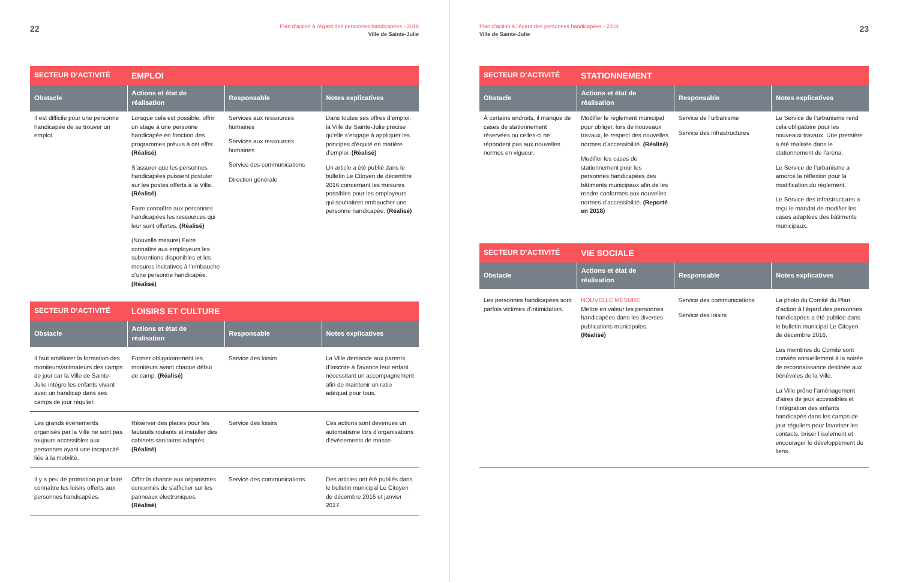22
Plan d’action à l’égard des personnes handicapées - 2018
Ville de Sainte-Julie
| SECTEUR D’ACTIVITÉ | EMPLOI | | |
| --- | --- | --- | --- |
| Obstacle | Actions et état de réalisation | Responsable | Notes explicatives |
| Il est difficile pour une personne handicapée de se trouver un emploi. | Lorsque cela est possible, offrir un stage à une personne handicapée en fonction des programmes prévus à cet effet. (Réalisé) S’assurer que les personnes handicapées puissent postuler sur les postes offerts à la Ville. (Réalisé) Faire connaître aux personnes handicapées les ressources qui leur sont offertes. (Réalisé) (Nouvelle mesure) Faire connaître aux employeurs les subventions disponibles et les mesures incitatives à l’embauche d’une personne handicapée. (Réalisé) | Services aux ressources humaines Services aux ressources humaines Service des communications Direction générale | Dans toutes ses offres d’emploi, la Ville de Sainte-Julie précise qu’elle s’engage à appliquer les principes d’équité en matière d’emploi. (Réalisé) Un article a été publié dans le bulletin Le Citoyen de décembre 2016 concernant les mesures possibles pour les employeurs qui souhaitent embaucher une personne handicapée. (Réalisé) |
| SECTEUR D’ACTIVITÉ | LOISIRS ET CULTURE | | |
| --- | --- | --- | --- |
| Obstacle | Actions et état de réalisation | Responsable | Notes explicatives |
| Il faut améliorer la formation des moniteurs/animateurs des camps de jour car la Ville de Sainte-Julie intègre les enfants vivant avec un handicap dans ses camps de jour régulier. | Former obligatoirement les moniteurs avant chaque début de camp. (Réalisé) | Service des loisirs | La Ville demande aux parents d’inscrire à l’avance leur enfant nécessitant un accompagnement afin de maintenir un ratio adéquat pour tous. |
| Les grands événements organisés par la Ville ne sont pas toujours accessibles aux personnes ayant une incapacité liée à la mobilité. | Réserver des places pour les fauteuils roulants et installer des cabinets sanitaires adaptés. (Réalisé) | Service des loisirs | Ces actions sont devenues un automatisme lors d’organisations d’événements de masse. |
| Il y a peu de promotion pour faire connaître les loisirs offerts aux personnes handicapées. | Offrir la chance aux organismes concernés de s’afficher sur les panneaux électroniques. (Réalisé) | Service des communications | Des articles ont été publiés dans le bulletin municipal Le Citoyen de décembre 2016 et janvier 2017. |
Plan d’action à l’égard des personnes handicapées - 2018
Ville de Sainte-Julie
23
| SECTEUR D’ACTIVITÉ | STATIONNEMENT | | |
| --- | --- | --- | --- |
| Obstacle | Actions et état de réalisation | Responsable | Notes explicatives |
| À certains endroits, il manque de cases de stationnement réservées ou celles-ci ne répondent pas aux nouvelles normes en vigueur. | Modifier le règlement municipal pour obliger, lors de nouveaux travaux, le respect des nouvelles normes d’accessibilité. (Réalisé) Modifier les cases de stationnement pour les personnes handicapées des bâtiments municipaux afin de les rendre conformes aux nouvelles normes d’accessibilité. (Reporté en 2018) | Service de l’urbanisme Service des infrastructures | Le Service de l’urbanisme rend cela obligatoire pour les nouveaux travaux. Une première a été réalisée dans le stationnement de l’aréna. Le Service de l’urbanisme a amorcé la réflexion pour la modification du règlement. Le Service des infrastructures a reçu le mandat de modifier les cases adaptées des bâtiments municipaux. |
| SECTEUR D’ACTIVITÉ | VIE SOCIALE | | |
| --- | --- | --- | --- |
| Obstacle | Actions et état de réalisation | Responsable | Notes explicatives |
| Les personnes handicapées sont parfois victimes d’intimidation. | NOUVELLE MESURE Mettre en valeur les personnes handicapées dans les diverses publications municipales. (Réalisé) | Service des communications Service des loisirs | La photo du Comité du Plan d’action à l’égard des personnes handicapées a été publiée dans le bulletin municipal Le Citoyen de décembre 2016. Les membres du Comité sont conviés annuellement à la soirée de reconnaissance destinée aux bénévoles de la Ville. La Ville prône l’aménagement d’aires de jeux accessibles et l’intégration des enfants handicapés dans les camps de jour réguliers pour favoriser les contacts, briser l’isolement et encourager le développement de liens. |